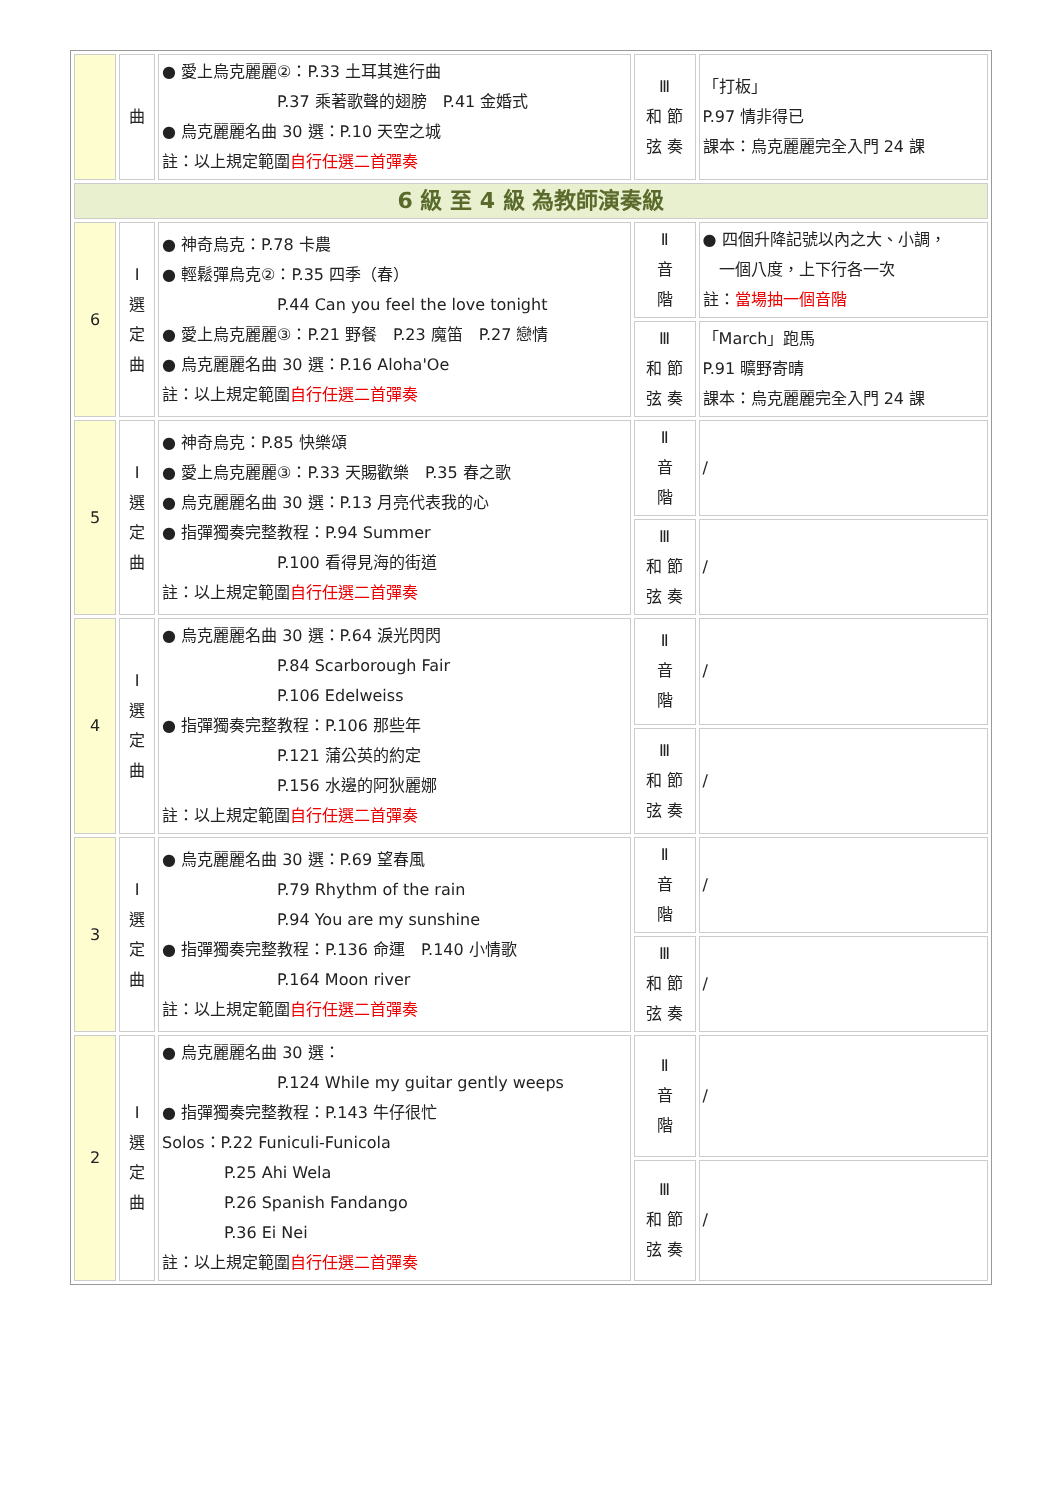| | 曲 | ● 愛上烏克麗麗②：P.33 土耳其進行曲 P.37 乘著歌聲的翅膀 P.41 金婚式 ● 烏克麗麗名曲 30 選：P.10 天空之城 註：以上規定範圍 自行任選二首彈奏 | Ⅲ 和 節 弦 奏 | 「打板」 P.97 情非得已 課本：烏克麗麗完全入門 24 課 |
| 6 級 至 4 級 為教師演奏級 | | | | |
| 6 | Ⅰ 選 定 曲 | ● 神奇烏克：P.78 卡農 ● 輕鬆彈烏克②：P.35 四季（春） P.44 Can you feel the love tonight ● 愛上烏克麗麗③：P.21 野餐 P.23 魔笛 P.27 戀情 ● 烏克麗麗名曲 30 選：P.16 Aloha'Oe 註：以上規定範圍 自行任選二首彈奏 | Ⅱ 音 階 | ● 四個升降記號以內之大、小調， 一個八度，上下行各一次 註： 當場抽一個音階 |
| | | | Ⅲ 和 節 弦 奏 | 「March」跑馬 P.91 曠野寄晴 課本：烏克麗麗完全入門 24 課 |
| 5 | Ⅰ 選 定 曲 | ● 神奇烏克：P.85 快樂頌 ● 愛上烏克麗麗③：P.33 天賜歡樂 P.35 春之歌 ● 烏克麗麗名曲 30 選：P.13 月亮代表我的心 ● 指彈獨奏完整教程：P.94 Summer P.100 看得見海的街道 註：以上規定範圍 自行任選二首彈奏 | Ⅱ 音 階 | / |
| | | | Ⅲ 和 節 弦 奏 | / |
| 4 | Ⅰ 選 定 曲 | ● 烏克麗麗名曲 30 選：P.64 淚光閃閃 P.84 Scarborough Fair P.106 Edelweiss ● 指彈獨奏完整教程：P.106 那些年 P.121 蒲公英的約定 P.156 水邊的阿狄麗娜 註：以上規定範圍 自行任選二首彈奏 | Ⅱ 音 階 | / |
| | | | Ⅲ 和 節 弦 奏 | / |
| 3 | Ⅰ 選 定 曲 | ● 烏克麗麗名曲 30 選：P.69 望春風 P.79 Rhythm of the rain P.94 You are my sunshine ● 指彈獨奏完整教程：P.136 命運 P.140 小情歌 P.164 Moon river 註：以上規定範圍 自行任選二首彈奏 | Ⅱ 音 階 | / |
| | | | Ⅲ 和 節 弦 奏 | / |
| 2 | Ⅰ 選 定 曲 | ● 烏克麗麗名曲 30 選： P.124 While my guitar gently weeps ● 指彈獨奏完整教程：P.143 牛仔很忙 Solos：P.22 Funiculi-Funicola P.25 Ahi Wela P.26 Spanish Fandango P.36 Ei Nei 註：以上規定範圍 自行任選二首彈奏 | Ⅱ 音 階 | / |
| | | | Ⅲ 和 節 弦 奏 | / |